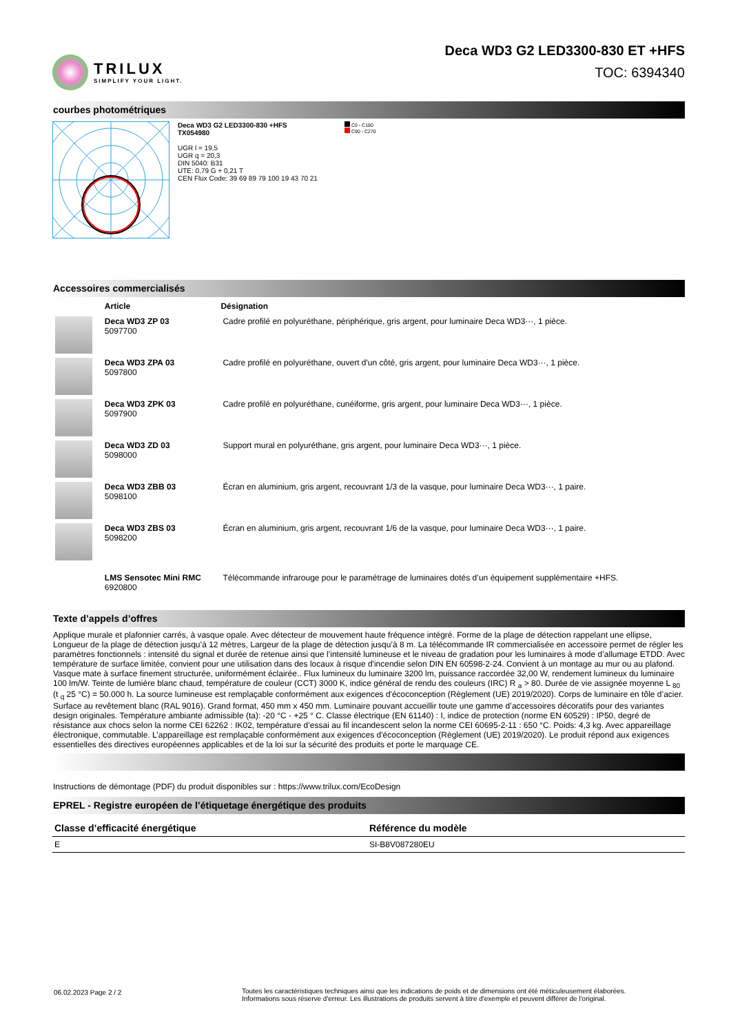TRILUX
SIMPLIFY YOUR LIGHT.
Deca WD3 G2 LED3300-830 ET +HFS
TOC: 6394340
courbes photométriques
Deca WD3 G2 LED3300-830 +HFS
TX054980
UGR l = 19,5
UGR q = 20,3
DIN 5040: B31
UTE: 0,79 G + 0,21 T
CEN Flux Code: 39 69 89 79 100 19 43 70 21
C0 - C180
C90 - C270
Accessoires commercialisés
| | Article | Désignation |
| --- | --- | --- |
| | Deca WD3 ZP 03 5097700 | Cadre profilé en polyuréthane, périphérique, gris argent, pour luminaire Deca WD3···, 1 pièce. |
| | Deca WD3 ZPA 03 5097800 | Cadre profilé en polyuréthane, ouvert d'un côté, gris argent, pour luminaire Deca WD3···, 1 pièce. |
| | Deca WD3 ZPK 03 5097900 | Cadre profilé en polyuréthane, cunéiforme, gris argent, pour luminaire Deca WD3···, 1 pièce. |
| | Deca WD3 ZD 03 5098000 | Support mural en polyuréthane, gris argent, pour luminaire Deca WD3···, 1 pièce. |
| | Deca WD3 ZBB 03 5098100 | Écran en aluminium, gris argent, recouvrant 1/3 de la vasque, pour luminaire Deca WD3···, 1 paire. |
| | Deca WD3 ZBS 03 5098200 | Écran en aluminium, gris argent, recouvrant 1/6 de la vasque, pour luminaire Deca WD3···, 1 paire. |
| | LMS Sensotec Mini RMC 6920800 | Télécommande infrarouge pour le paramétrage de luminaires dotés d’un équipement supplémentaire +HFS. |
Texte d’appels d’offres
Applique murale et plafonnier carrés, à vasque opale. Avec détecteur de mouvement haute fréquence intégré. Forme de la plage de détection rappelant une ellipse, Longueur de la plage de détection jusqu’à 12 mètres, Largeur de la plage de détection jusqu’à 8 m. La télécommande IR commercialisée en accessoire permet de régler les paramètres fonctionnels : intensité du signal et durée de retenue ainsi que l’intensité lumineuse et le niveau de gradation pour les luminaires à mode d’allumage ETDD. Avec température de surface limitée, convient pour une utilisation dans des locaux à risque d'incendie selon DIN EN 60598-2-24. Convient à un montage au mur ou au plafond. Vasque mate à surface finement structurée, uniformément éclairée.. Flux lumineux du luminaire 3200 lm, puissance raccordée 32,00 W, rendement lumineux du luminaire 100 lm/W. Teinte de lumière blanc chaud, température de couleur (CCT) 3000 K, indice général de rendu des couleurs (IRC) R <sub>a</sub> > 80. Durée de vie assignée moyenne L <sub>80</sub> (t <sub>q</sub> 25 °C) = 50.000 h. La source lumineuse est remplaçable conformément aux exigences d'écoconception (Règlement (UE) 2019/2020). Corps de luminaire en tôle d’acier. Surface au revêtement blanc (RAL 9016). Grand format, 450 mm x 450 mm. Luminaire pouvant accueillir toute une gamme d’accessoires décoratifs pour des variantes design originales. Température ambiante admissible (ta): -20 °C - +25 ° C. Classe électrique (EN 61140) : I, indice de protection (norme EN 60529) : IP50, degré de résistance aux chocs selon la norme CEI 62262 : IK02, température d’essai au fil incandescent selon la norme CEI 60695-2-11 : 650 °C. Poids: 4,3 kg. Avec appareillage électronique, commutable. L’appareillage est remplaçable conformément aux exigences d'écoconception (Règlement (UE) 2019/2020). Le produit répond aux exigences essentielles des directives européennes applicables et de la loi sur la sécurité des produits et porte le marquage CE.
Instructions de démontage (PDF) du produit disponibles sur : https://www.trilux.com/EcoDesign
EPREL - Registre européen de l’étiquetage énergétique des produits
| Classe d’efficacité énergétique | Référence du modèle |
| --- | --- |
| E | SI-B8V087280EU |
06.02.2023 Page 2 / 2 Toutes les caractéristiques techniques ainsi que les indications de poids et de dimensions ont été méticuleusement élaborées.
Informations sous réserve d'erreur. Les illustrations de produits servent à titre d'exemple et peuvent différer de l'original.